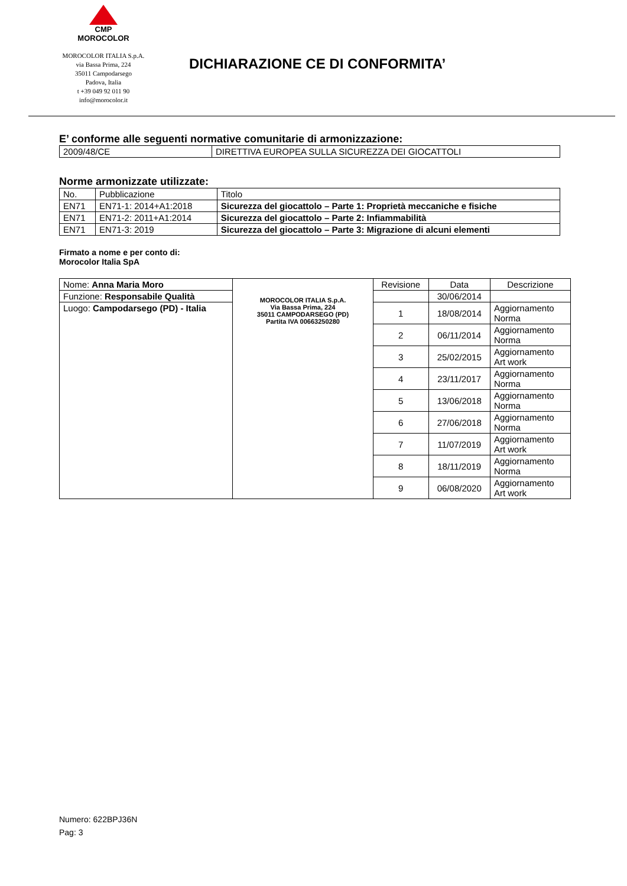CMP
MOROCOLOR
MOROCOLOR ITALIA S.p.A.
via Bassa Prima, 224
35011 Campodarsego
Padova, Italia
t +39 049 92 011 90
info@morocolor.it
DICHIARAZIONE CE DI CONFORMITA’
E’ conforme alle seguenti normative comunitarie di armonizzazione:
| 2009/48/CE | DIRETTIVA EUROPEA SULLA SICUREZZA DEI GIOCATTOLI |
Norme armonizzate utilizzate:
| No. | Pubblicazione | Titolo |
| EN71 | EN71-1: 2014+A1:2018 | Sicurezza del giocattolo – Parte 1: Proprietà meccaniche e fisiche |
| EN71 | EN71-2: 2011+A1:2014 | Sicurezza del giocattolo – Parte 2: Infiammabilità |
| EN71 | EN71-3: 2019 | Sicurezza del giocattolo – Parte 3: Migrazione di alcuni elementi |
Firmato a nome e per conto di:
Morocolor Italia SpA
| Nome: Anna Maria Moro | MOROCOLOR ITALIA S.p.A. Via Bassa Prima, 224 35011 CAMPODARSEGO (PD) Partita IVA 00663250280 | Revisione | Data | Descrizione |
| Funzione: Responsabile Qualità | | | 30/06/2014 | |
| Luogo: Campodarsego (PD) - Italia | | 1 | 18/08/2014 | Aggiornamento Norma |
| | | 2 | 06/11/2014 | Aggiornamento Norma |
| | | 3 | 25/02/2015 | Aggiornamento Art work |
| | | 4 | 23/11/2017 | Aggiornamento Norma |
| | | 5 | 13/06/2018 | Aggiornamento Norma |
| | | 6 | 27/06/2018 | Aggiornamento Norma |
| | | 7 | 11/07/2019 | Aggiornamento Art work |
| | | 8 | 18/11/2019 | Aggiornamento Norma |
| | | 9 | 06/08/2020 | Aggiornamento Art work |
Numero: 622BPJ36N
Pag: 3